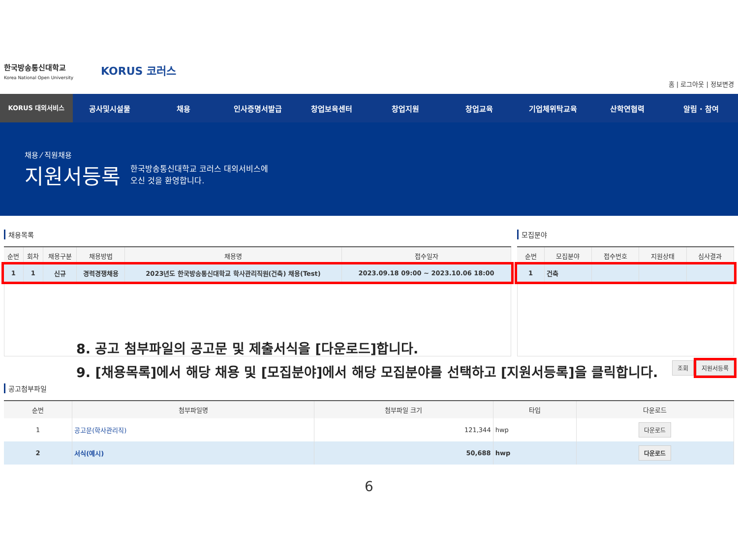한국방송통신대학교
Korea National Open University
KORUS 코러스
홈 | 로그아웃 | 정보변경
KORUS 대외서비스
공사및시설물 채용 인사증명서발급 창업보육센터 창업지원 창업교육 기업체위탁교육 산학연협력 알림 · 참여
채용 ⁄ 직원채용
지원서등록
한국방송통신대학교 코러스 대외서비스에
오신 것을 환영합니다.
채용목록
| 순번 | 회차 | 채용구분 | 채용방법 | 채용명 | 접수일자 |
| --- | --- | --- | --- | --- | --- |
| 1 | 1 | 신규 | 경력경쟁채용 | 2023년도 한국방송통신대학교 학사관리직원(건축) 채용(Test) | 2023.09.18 09:00 ~ 2023.10.06 18:00 |
모집분야
| 순번 | 모집분야 | 접수번호 | 지원상태 | 심사결과 |
| --- | --- | --- | --- | --- |
| 1 | 건축 | | | |
조회 지원서등록
8. 공고 첨부파일의 공고문 및 제출서식을 [다운로드]합니다.
9. [채용목록]에서 해당 채용 및 [모집분야]에서 해당 모집분야를 선택하고 [지원서등록]을 클릭합니다.
공고첨부파일
| 순번 | 첨부파일명 | 첨부파일 크기 | 타입 | 다운로드 |
| --- | --- | --- | --- | --- |
| 1 | 공고문(학사관리직) | 121,344 | hwp | 다운로드 |
| 2 | 서식(예시) | 50,688 | hwp | 다운로드 |
6